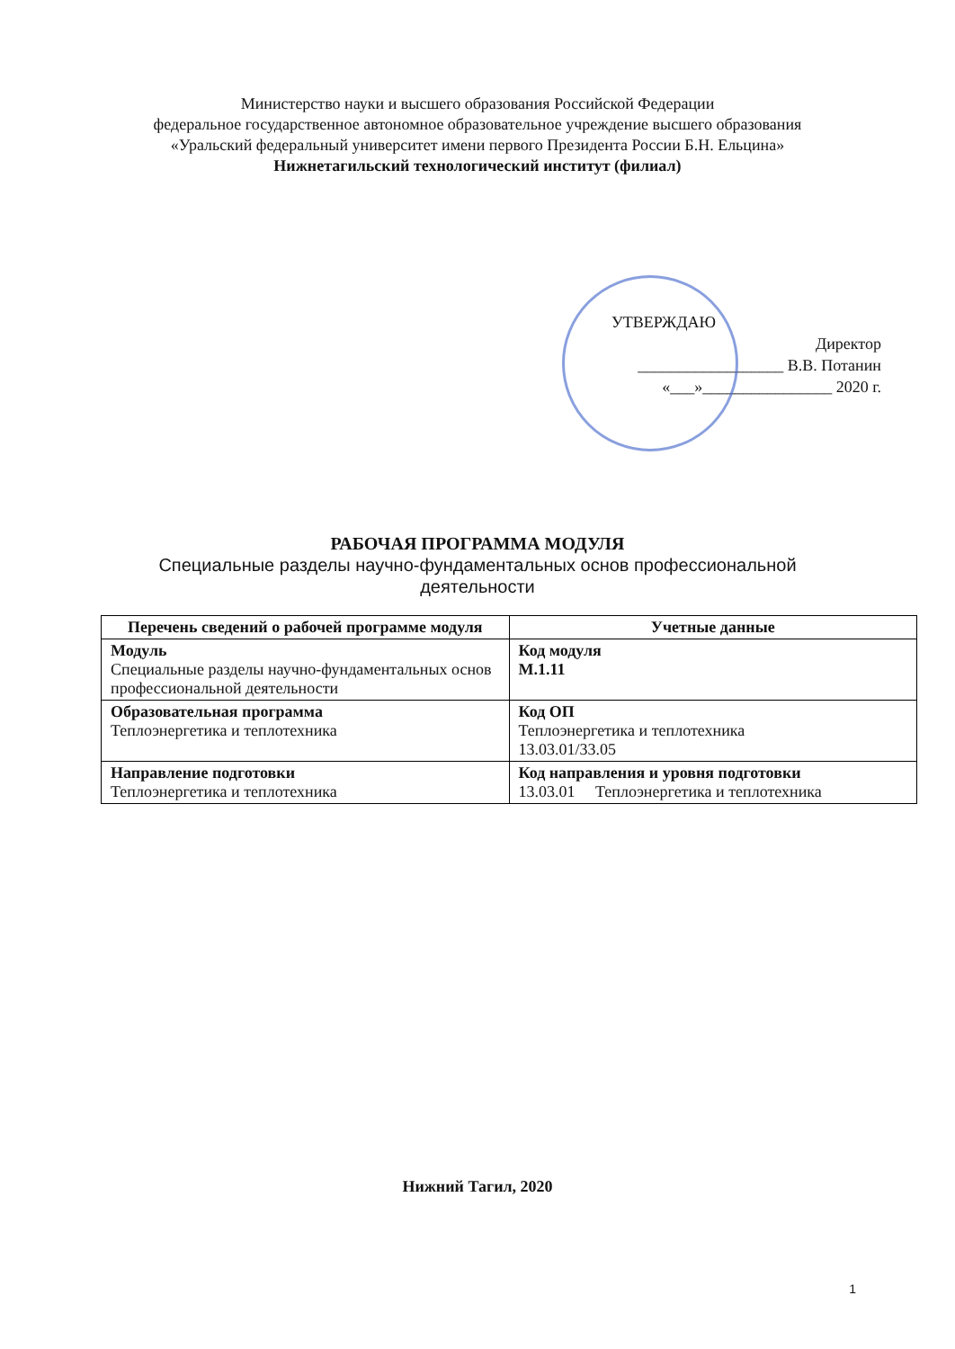Министерство науки и высшего образования Российской Федерации
федеральное государственное автономное образовательное учреждение высшего образования
«Уральский федеральный университет имени первого Президента России Б.Н. Ельцина»
Нижнетагильский технологический институт (филиал)
УТВЕРЖДАЮ
Директор
__________________ В.В. Потанин
«___»________________ 2020 г.
РАБОЧАЯ ПРОГРАММА МОДУЛЯ
Специальные разделы научно-фундаментальных основ профессиональной
деятельности
| Перечень сведений о рабочей программе модуля | Учетные данные |
| --- | --- |
| Модуль Специальные разделы научно-фундаментальных основ профессиональной деятельности | Код модуля М.1.11 |
| Образовательная программа Теплоэнергетика и теплотехника | Код ОП Теплоэнергетика и теплотехника 13.03.01/33.05 |
| Направление подготовки Теплоэнергетика и теплотехника | Код направления и уровня подготовки 13.03.01 Теплоэнергетика и теплотехника |
Нижний Тагил, 2020
1